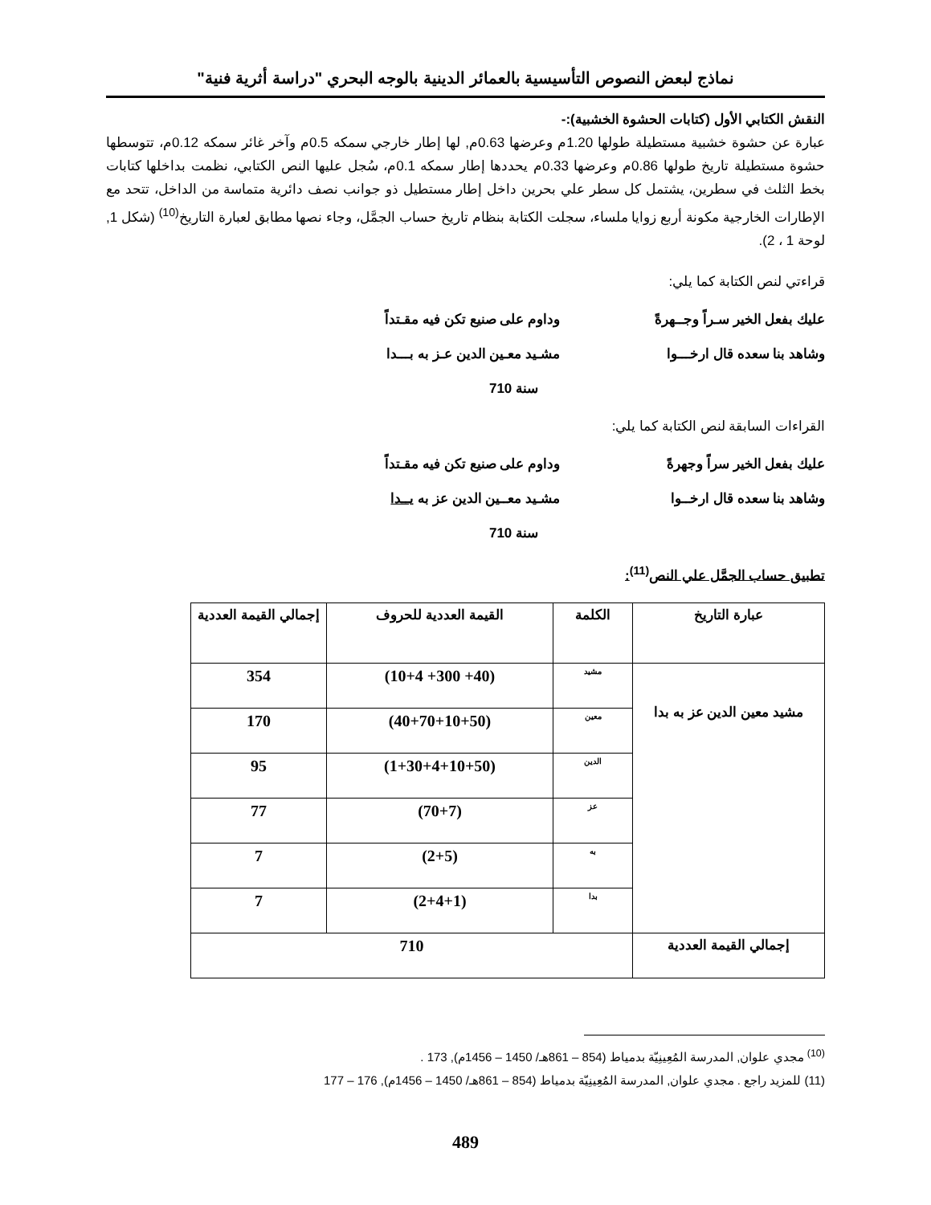نماذج لبعض النصوص التأسيسية بالعمائر الدينية بالوجه البحري "دراسة أثرية فنية"
النقش الكتابي الأول (كتابات الحشوة الخشبية):-
عبارة عن حشوة خشبية مستطيلة طولها 1.20م وعرضها 0.63م, لها إطار خارجي سمكه 0.5م وآخر غائر سمكه 0.12م، تتوسطها حشوة مستطيلة تاريخ طولها 0.86م وعرضها 0.33م يحددها إطار سمكه 0.1م، سُجل عليها النص الكتابي، نظمت بداخلها كتابات بخط الثلث في سطرين، يشتمل كل سطر علي بحرين داخل إطار مستطيل ذو جوانب نصف دائرية متماسة من الداخل، تتحد مع الإطارات الخارجية مكونة أربع زوايا ملساء، سجلت الكتابة بنظام تاريخ حساب الجمَّل، وجاء نصها مطابق لعبارة التاريخ<sup>(10)</sup> (شكل 1, لوحة 1 ، 2).
قراءتي لنص الكتابة كما يلي:
عليك بفعل الخير سـراً وجــهرةً وداوم على صنيع تكن فيه مقـتداً
وشاهد بنا سعده قال ارخـــوا مشـيد معـين الدين عـز به بـــدا
سنة 710
القراءات السابقة لنص الكتابة كما يلي:
عليك بفعل الخير سراً وجهرةً وداوم على صنيع تكن فيه مقـتداً
وشاهد بنا سعده قال ارخــوا مشـيد معــين الدين عز به يــدا
سنة 710
تطبيق حساب الجمَّل علي النص<sup>(11)</sup>:
| عبارة التاريخ | الكلمة | القيمة العددية للحروف | إجمالي القيمة العددية |
| --- | --- | --- | --- |
| مشيد معين الدين عز به بدا | مشيد | (40+ 300+ 10+4) | 354 |
| | معين | (40+70+10+50) | 170 |
| | الدين | (1+30+4+10+50) | 95 |
| | عز | (70+7) | 77 |
| | به | (2+5) | 7 |
| | بدا | (2+4+1) | 7 |
| إجمالي القيمة العددية | 710 | | |
<sup>(10)</sup> مجدي علوان, المدرسة المُعِينِيّة بدمياط (854 – 861هـ/ 1450 – 1456م), 173 .
(11) للمزيد راجع . مجدي علوان, المدرسة المُعِينِيّة بدمياط (854 – 861هـ/ 1450 – 1456م), 176 – 177
489